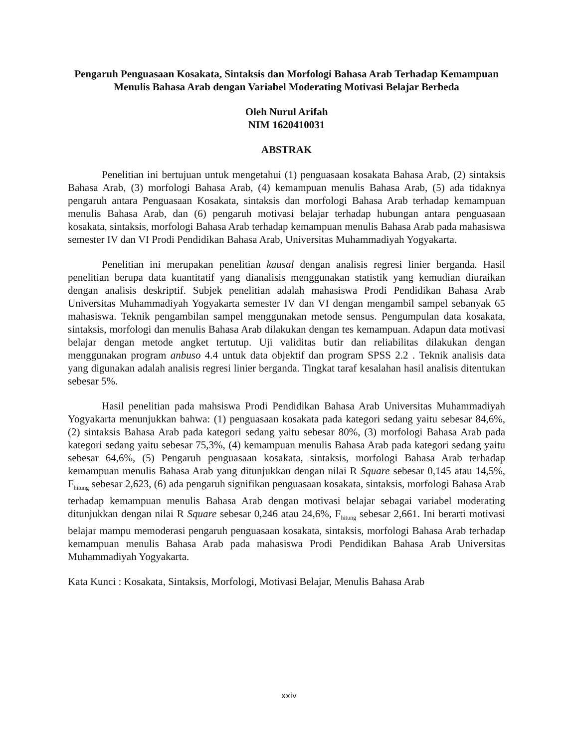Pengaruh Penguasaan Kosakata, Sintaksis dan Morfologi Bahasa Arab Terhadap Kemampuan Menulis Bahasa Arab dengan Variabel Moderating Motivasi Belajar Berbeda
Oleh Nurul Arifah
NIM 1620410031
ABSTRAK
Penelitian ini bertujuan untuk mengetahui (1) penguasaan kosakata Bahasa Arab, (2) sintaksis Bahasa Arab, (3) morfologi Bahasa Arab, (4) kemampuan menulis Bahasa Arab, (5) ada tidaknya pengaruh antara Penguasaan Kosakata, sintaksis dan morfologi Bahasa Arab terhadap kemampuan menulis Bahasa Arab, dan (6) pengaruh motivasi belajar terhadap hubungan antara penguasaan kosakata, sintaksis, morfologi Bahasa Arab terhadap kemampuan menulis Bahasa Arab pada mahasiswa semester IV dan VI Prodi Pendidikan Bahasa Arab, Universitas Muhammadiyah Yogyakarta.
Penelitian ini merupakan penelitian kausal dengan analisis regresi linier berganda. Hasil penelitian berupa data kuantitatif yang dianalisis menggunakan statistik yang kemudian diuraikan dengan analisis deskriptif. Subjek penelitian adalah mahasiswa Prodi Pendidikan Bahasa Arab Universitas Muhammadiyah Yogyakarta semester IV dan VI dengan mengambil sampel sebanyak 65 mahasiswa. Teknik pengambilan sampel menggunakan metode sensus. Pengumpulan data kosakata, sintaksis, morfologi dan menulis Bahasa Arab dilakukan dengan tes kemampuan. Adapun data motivasi belajar dengan metode angket tertutup. Uji validitas butir dan reliabilitas dilakukan dengan menggunakan program anbuso 4.4 untuk data objektif dan program SPSS 2.2 . Teknik analisis data yang digunakan adalah analisis regresi linier berganda. Tingkat taraf kesalahan hasil analisis ditentukan sebesar 5%.
Hasil penelitian pada mahsiswa Prodi Pendidikan Bahasa Arab Universitas Muhammadiyah Yogyakarta menunjukkan bahwa: (1) penguasaan kosakata pada kategori sedang yaitu sebesar 84,6%, (2) sintaksis Bahasa Arab pada kategori sedang yaitu sebesar 80%, (3) morfologi Bahasa Arab pada kategori sedang yaitu sebesar 75,3%, (4) kemampuan menulis Bahasa Arab pada kategori sedang yaitu sebesar 64,6%, (5) Pengaruh penguasaan kosakata, sintaksis, morfologi Bahasa Arab terhadap kemampuan menulis Bahasa Arab yang ditunjukkan dengan nilai R Square sebesar 0,145 atau 14,5%, F<sub>hitung</sub> sebesar 2,623, (6) ada pengaruh signifikan penguasaan kosakata, sintaksis, morfologi Bahasa Arab terhadap kemampuan menulis Bahasa Arab dengan motivasi belajar sebagai variabel moderating ditunjukkan dengan nilai R Square sebesar 0,246 atau 24,6%, F<sub>hitung</sub> sebesar 2,661. Ini berarti motivasi belajar mampu memoderasi pengaruh penguasaan kosakata, sintaksis, morfologi Bahasa Arab terhadap kemampuan menulis Bahasa Arab pada mahasiswa Prodi Pendidikan Bahasa Arab Universitas Muhammadiyah Yogyakarta.
Kata Kunci : Kosakata, Sintaksis, Morfologi, Motivasi Belajar, Menulis Bahasa Arab
xxiv